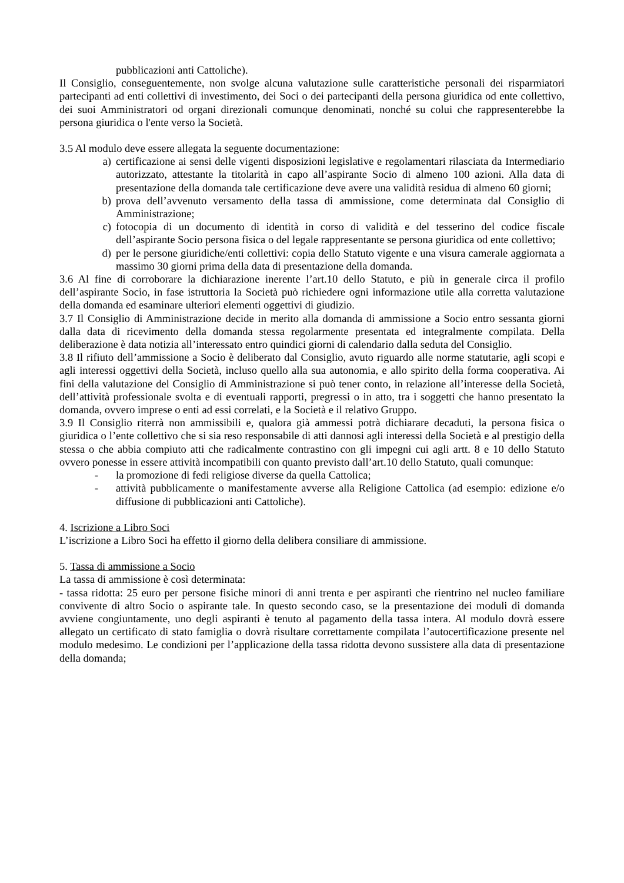pubblicazioni anti Cattoliche).
Il Consiglio, conseguentemente, non svolge alcuna valutazione sulle caratteristiche personali dei risparmiatori partecipanti ad enti collettivi di investimento, dei Soci o dei partecipanti della persona giuridica od ente collettivo, dei suoi Amministratori od organi direzionali comunque denominati, nonché su colui che rappresenterebbe la persona giuridica o l'ente verso la Società.
3.5 Al modulo deve essere allegata la seguente documentazione:
a) certificazione ai sensi delle vigenti disposizioni legislative e regolamentari rilasciata da Intermediario autorizzato, attestante la titolarità in capo all’aspirante Socio di almeno 100 azioni. Alla data di presentazione della domanda tale certificazione deve avere una validità residua di almeno 60 giorni;
b) prova dell’avvenuto versamento della tassa di ammissione, come determinata dal Consiglio di Amministrazione;
c) fotocopia di un documento di identità in corso di validità e del tesserino del codice fiscale dell’aspirante Socio persona fisica o del legale rappresentante se persona giuridica od ente collettivo;
d) per le persone giuridiche/enti collettivi: copia dello Statuto vigente e una visura camerale aggiornata a massimo 30 giorni prima della data di presentazione della domanda.
3.6 Al fine di corroborare la dichiarazione inerente l’art.10 dello Statuto, e più in generale circa il profilo dell’aspirante Socio, in fase istruttoria la Società può richiedere ogni informazione utile alla corretta valutazione della domanda ed esaminare ulteriori elementi oggettivi di giudizio.
3.7 Il Consiglio di Amministrazione decide in merito alla domanda di ammissione a Socio entro sessanta giorni dalla data di ricevimento della domanda stessa regolarmente presentata ed integralmente compilata. Della deliberazione è data notizia all’interessato entro quindici giorni di calendario dalla seduta del Consiglio.
3.8 Il rifiuto dell’ammissione a Socio è deliberato dal Consiglio, avuto riguardo alle norme statutarie, agli scopi e agli interessi oggettivi della Società, incluso quello alla sua autonomia, e allo spirito della forma cooperativa. Ai fini della valutazione del Consiglio di Amministrazione si può tener conto, in relazione all’interesse della Società, dell’attività professionale svolta e di eventuali rapporti, pregressi o in atto, tra i soggetti che hanno presentato la domanda, ovvero imprese o enti ad essi correlati, e la Società e il relativo Gruppo.
3.9 Il Consiglio riterrà non ammissibili e, qualora già ammessi potrà dichiarare decaduti, la persona fisica o giuridica o l’ente collettivo che si sia reso responsabile di atti dannosi agli interessi della Società e al prestigio della stessa o che abbia compiuto atti che radicalmente contrastino con gli impegni cui agli artt. 8 e 10 dello Statuto ovvero ponesse in essere attività incompatibili con quanto previsto dall’art.10 dello Statuto, quali comunque:
- la promozione di fedi religiose diverse da quella Cattolica;
- attività pubblicamente o manifestamente avverse alla Religione Cattolica (ad esempio: edizione e/o diffusione di pubblicazioni anti Cattoliche).
4. Iscrizione a Libro Soci
L’iscrizione a Libro Soci ha effetto il giorno della delibera consiliare di ammissione.
5. Tassa di ammissione a Socio
La tassa di ammissione è così determinata:
- tassa ridotta: 25 euro per persone fisiche minori di anni trenta e per aspiranti che rientrino nel nucleo familiare convivente di altro Socio o aspirante tale. In questo secondo caso, se la presentazione dei moduli di domanda avviene congiuntamente, uno degli aspiranti è tenuto al pagamento della tassa intera. Al modulo dovrà essere allegato un certificato di stato famiglia o dovrà risultare correttamente compilata l’autocertificazione presente nel modulo medesimo. Le condizioni per l’applicazione della tassa ridotta devono sussistere alla data di presentazione della domanda;